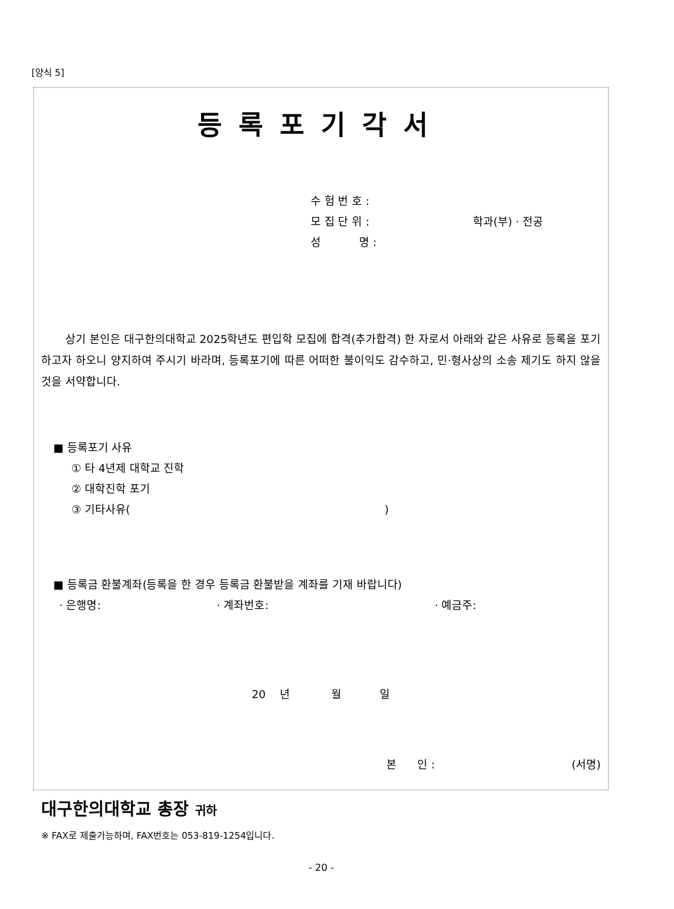[양식 5]
등록포기각서
수 험 번 호 :
모 집 단 위 : 학과(부) · 전공
성 명 :
상기 본인은 대구한의대학교 2025학년도 편입학 모집에 합격(추가합격) 한 자로서 아래와 같은 사유로 등록을 포기하고자 하오니 양지하여 주시기 바라며, 등록포기에 따른 어떠한 불이익도 감수하고, 민·형사상의 소송 제기도 하지 않을 것을 서약합니다.
■ 등록포기 사유
① 타 4년제 대학교 진학
② 대학진학 포기
③ 기타사유()
■ 등록금 환불계좌(등록을 한 경우 등록금 환불받을 계좌를 기재 바랍니다)
· 은행명: · 계좌번호: · 예금주:
20 년 월 일
본 인 : (서명)
대구한의대학교 총장 귀하
※ FAX로 제출가능하며, FAX번호는 053-819-1254입니다.
- 20 -